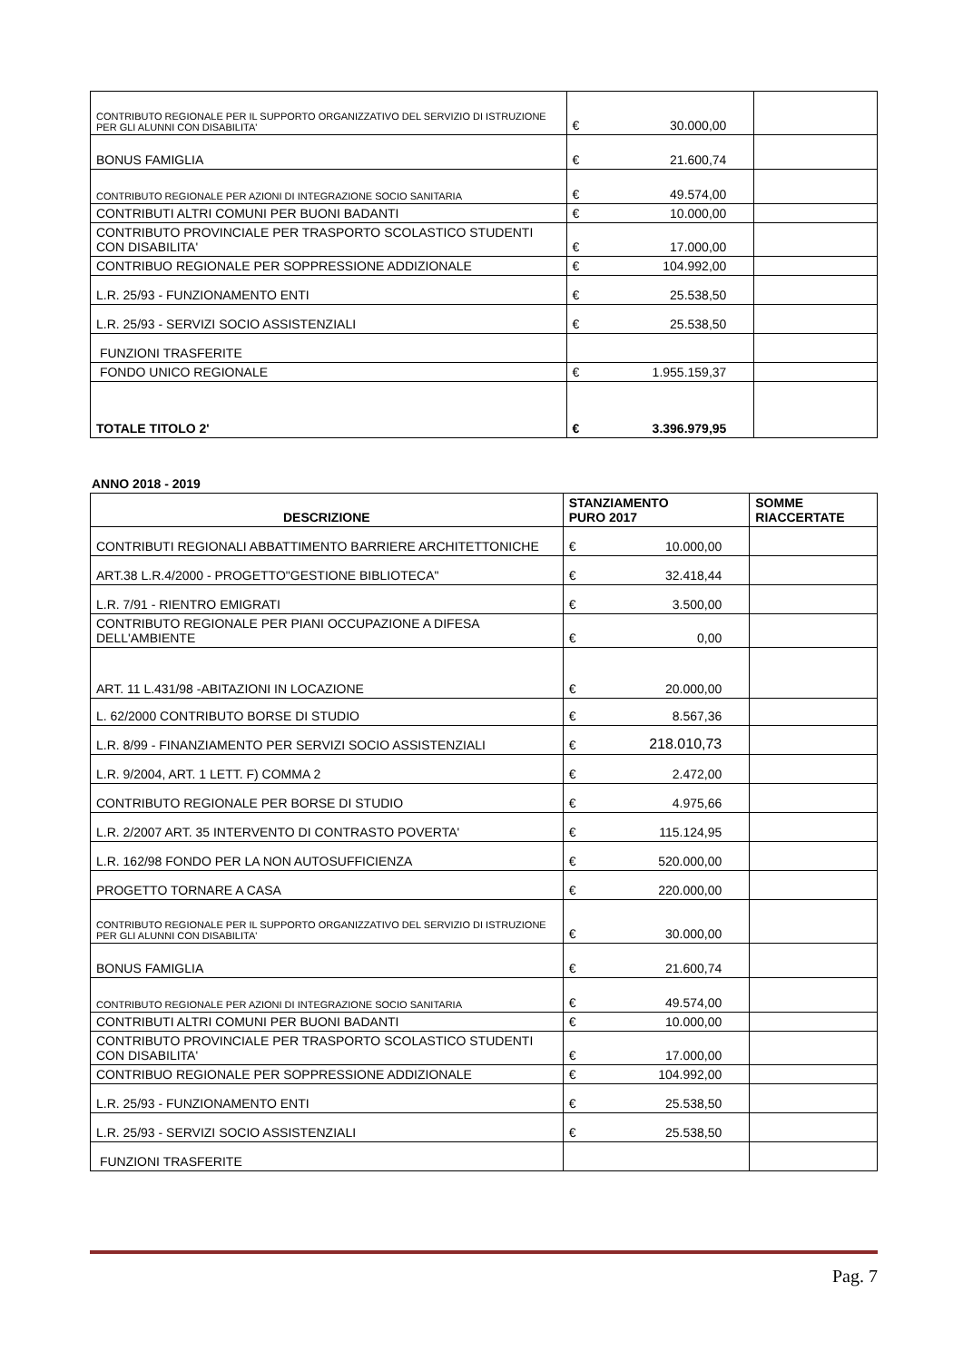| CONTRIBUTO REGIONALE PER IL SUPPORTO ORGANIZZATIVO DEL SERVIZIO DI ISTRUZIONE PER GLI ALUNNI CON DISABILITA' | € | 30.000,00 | |
| BONUS FAMIGLIA | € | 21.600,74 | |
| CONTRIBUTO REGIONALE PER AZIONI DI INTEGRAZIONE SOCIO SANITARIA | € | 49.574,00 | |
| CONTRIBUTI ALTRI COMUNI PER BUONI BADANTI | € | 10.000,00 | |
| CONTRIBUTO PROVINCIALE PER TRASPORTO SCOLASTICO STUDENTI CON DISABILITA' | € | 17.000,00 | |
| CONTRIBUO REGIONALE PER SOPPRESSIONE ADDIZIONALE | € | 104.992,00 | |
| L.R. 25/93 - FUNZIONAMENTO ENTI | € | 25.538,50 | |
| L.R. 25/93 - SERVIZI SOCIO ASSISTENZIALI | € | 25.538,50 | |
| FUNZIONI TRASFERITE | | | |
| FONDO UNICO REGIONALE | € | 1.955.159,37 | |
| TOTALE TITOLO 2' | € | 3.396.979,95 | |
ANNO 2018 - 2019
| DESCRIZIONE | STANZIAMENTO PURO 2017 | | SOMME RIACCERTATE |
| --- | --- | --- | --- |
| CONTRIBUTI REGIONALI ABBATTIMENTO BARRIERE ARCHITETTONICHE | € | 10.000,00 | |
| ART.38 L.R.4/2000 - PROGETTO"GESTIONE BIBLIOTECA" | € | 32.418,44 | |
| L.R. 7/91 - RIENTRO EMIGRATI | € | 3.500,00 | |
| CONTRIBUTO REGIONALE PER PIANI OCCUPAZIONE A DIFESA DELL'AMBIENTE | € | 0,00 | |
| ART. 11 L.431/98 -ABITAZIONI IN LOCAZIONE | € | 20.000,00 | |
| L. 62/2000 CONTRIBUTO BORSE DI STUDIO | € | 8.567,36 | |
| L.R. 8/99 - FINANZIAMENTO PER SERVIZI SOCIO ASSISTENZIALI | € | 218.010,73 | |
| L.R. 9/2004, ART. 1 LETT. F) COMMA 2 | € | 2.472,00 | |
| CONTRIBUTO REGIONALE PER BORSE DI STUDIO | € | 4.975,66 | |
| L.R. 2/2007 ART. 35 INTERVENTO DI CONTRASTO POVERTA' | € | 115.124,95 | |
| L.R. 162/98 FONDO PER LA NON AUTOSUFFICIENZA | € | 520.000,00 | |
| PROGETTO TORNARE A CASA | € | 220.000,00 | |
| CONTRIBUTO REGIONALE PER IL SUPPORTO ORGANIZZATIVO DEL SERVIZIO DI ISTRUZIONE PER GLI ALUNNI CON DISABILITA' | € | 30.000,00 | |
| BONUS FAMIGLIA | € | 21.600,74 | |
| CONTRIBUTO REGIONALE PER AZIONI DI INTEGRAZIONE SOCIO SANITARIA | € | 49.574,00 | |
| CONTRIBUTI ALTRI COMUNI PER BUONI BADANTI | € | 10.000,00 | |
| CONTRIBUTO PROVINCIALE PER TRASPORTO SCOLASTICO STUDENTI CON DISABILITA' | € | 17.000,00 | |
| CONTRIBUO REGIONALE PER SOPPRESSIONE ADDIZIONALE | € | 104.992,00 | |
| L.R. 25/93 - FUNZIONAMENTO ENTI | € | 25.538,50 | |
| L.R. 25/93 - SERVIZI SOCIO ASSISTENZIALI | € | 25.538,50 | |
| FUNZIONI TRASFERITE | | | |
Pag. 7